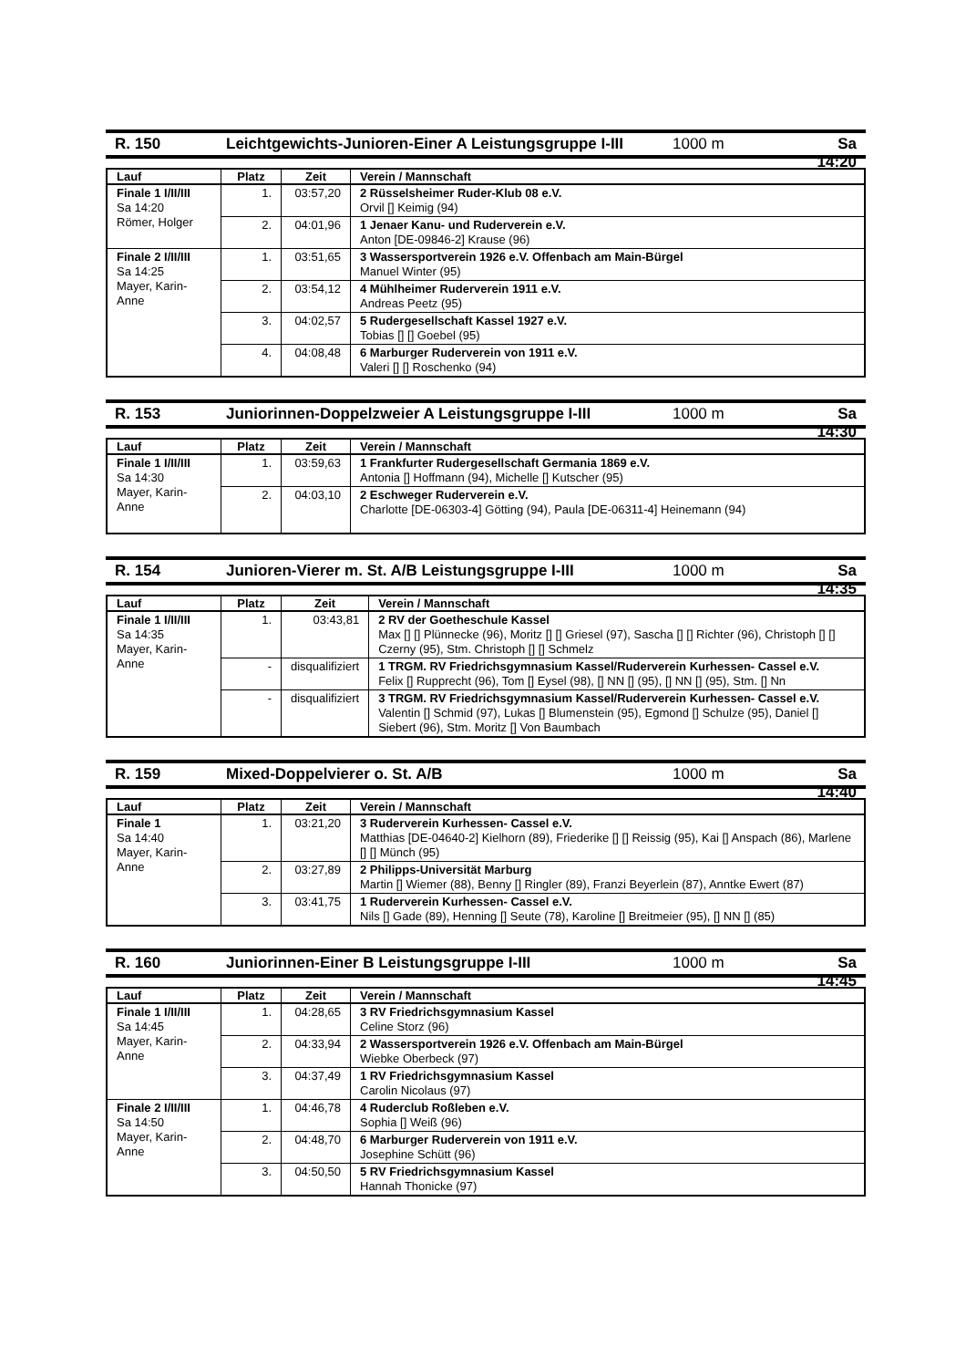R. 150 Leichtgewichts-Junioren-Einer A Leistungsgruppe I-III 1000 m Sa 14:20
| Lauf | Platz | Zeit | Verein / Mannschaft |
| --- | --- | --- | --- |
| Finale 1 I/II/III Sa 14:20 Römer, Holger | 1. | 03:57,20 | 2 Rüsselsheimer Ruder-Klub 08 e.V. Orvil [] Keimig (94) |
| | 2. | 04:01,96 | 1 Jenaer Kanu- und Ruderverein e.V. Anton [DE-09846-2] Krause (96) |
| Finale 2 I/II/III Sa 14:25 Mayer, Karin-Anne | 1. | 03:51,65 | 3 Wassersportverein 1926 e.V. Offenbach am Main-Bürgel Manuel Winter (95) |
| | 2. | 03:54,12 | 4 Mühlheimer Ruderverein 1911 e.V. Andreas Peetz (95) |
| | 3. | 04:02,57 | 5 Rudergesellschaft Kassel 1927 e.V. Tobias [] [] Goebel (95) |
| | 4. | 04:08,48 | 6 Marburger Ruderverein von 1911 e.V. Valeri [] [] Roschenko (94) |
R. 153 Juniorinnen-Doppelzweier A Leistungsgruppe I-III 1000 m Sa 14:30
| Lauf | Platz | Zeit | Verein / Mannschaft |
| --- | --- | --- | --- |
| Finale 1 I/II/III Sa 14:30 Mayer, Karin-Anne | 1. | 03:59,63 | 1 Frankfurter Rudergesellschaft Germania 1869 e.V. Antonia [] Hoffmann (94), Michelle [] Kutscher (95) |
| | 2. | 04:03,10 | 2 Eschweger Ruderverein e.V. Charlotte [DE-06303-4] Götting (94), Paula [DE-06311-4] Heinemann (94) |
R. 154 Junioren-Vierer m. St. A/B Leistungsgruppe I-III 1000 m Sa 14:35
| Lauf | Platz | Zeit | Verein / Mannschaft |
| --- | --- | --- | --- |
| Finale 1 I/II/III Sa 14:35 Mayer, Karin-Anne | 1. | 03:43,81 | 2 RV der Goetheschule Kassel Max [] [] Plünnecke (96), Moritz [] [] Griesel (97), Sascha [] [] Richter (96), Christoph [] [] Czerny (95), Stm. Christoph [] [] Schmelz |
| | - | disqualifiziert | 1 TRGM. RV Friedrichsgymnasium Kassel/Ruderverein Kurhessen- Cassel e.V. Felix [] Rupprecht (96), Tom [] Eysel (98), [] NN [] (95), [] NN [] (95), Stm. [] Nn |
| | - | disqualifiziert | 3 TRGM. RV Friedrichsgymnasium Kassel/Ruderverein Kurhessen- Cassel e.V. Valentin [] Schmid (97), Lukas [] Blumenstein (95), Egmond [] Schulze (95), Daniel [] Siebert (96), Stm. Moritz [] Von Baumbach |
R. 159 Mixed-Doppelvierer o. St. A/B 1000 m Sa 14:40
| Lauf | Platz | Zeit | Verein / Mannschaft |
| --- | --- | --- | --- |
| Finale 1 Sa 14:40 Mayer, Karin-Anne | 1. | 03:21,20 | 3 Ruderverein Kurhessen- Cassel e.V. Matthias [DE-04640-2] Kielhorn (89), Friederike [] [] Reissig (95), Kai [] Anspach (86), Marlene [] [] Münch (95) |
| | 2. | 03:27,89 | 2 Philipps-Universität Marburg Martin [] Wiemer (88), Benny [] Ringler (89), Franzi Beyerlein (87), Anntke Ewert (87) |
| | 3. | 03:41,75 | 1 Ruderverein Kurhessen- Cassel e.V. Nils [] Gade (89), Henning [] Seute (78), Karoline [] Breitmeier (95), [] NN [] (85) |
R. 160 Juniorinnen-Einer B Leistungsgruppe I-III 1000 m Sa 14:45
| Lauf | Platz | Zeit | Verein / Mannschaft |
| --- | --- | --- | --- |
| Finale 1 I/II/III Sa 14:45 Mayer, Karin-Anne | 1. | 04:28,65 | 3 RV Friedrichsgymnasium Kassel Celine Storz (96) |
| | 2. | 04:33,94 | 2 Wassersportverein 1926 e.V. Offenbach am Main-Bürgel Wiebke Oberbeck (97) |
| | 3. | 04:37,49 | 1 RV Friedrichsgymnasium Kassel Carolin Nicolaus (97) |
| Finale 2 I/II/III Sa 14:50 Mayer, Karin-Anne | 1. | 04:46,78 | 4 Ruderclub Roßleben e.V. Sophia [] Weiß (96) |
| | 2. | 04:48,70 | 6 Marburger Ruderverein von 1911 e.V. Josephine Schütt (96) |
| | 3. | 04:50,50 | 5 RV Friedrichsgymnasium Kassel Hannah Thonicke (97) |